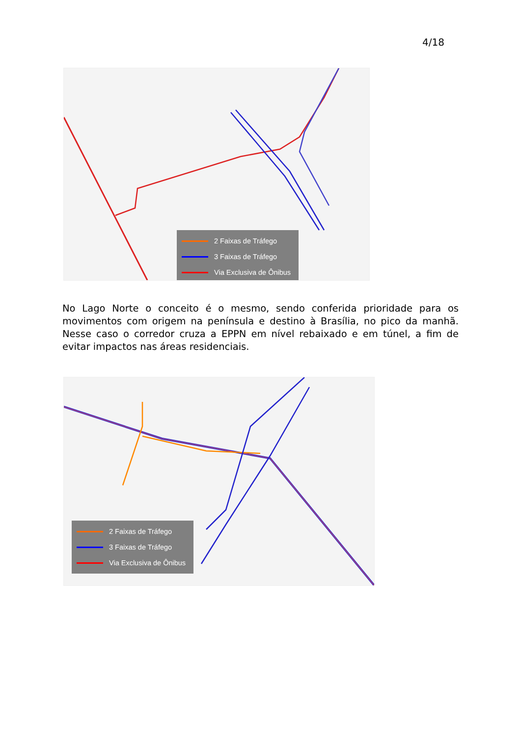4/18
2 Faixas de Tráfego
3 Faixas de Tráfego
Via Exclusiva de Ônibus
No Lago Norte o conceito é o mesmo, sendo conferida prioridade para os movimentos com origem na península e destino à Brasília, no pico da manhã. Nesse caso o corredor cruza a EPPN em nível rebaixado e em túnel, a fim de evitar impactos nas áreas residenciais.
2 Faixas de Tráfego
3 Faixas de Tráfego
Via Exclusiva de Ônibus